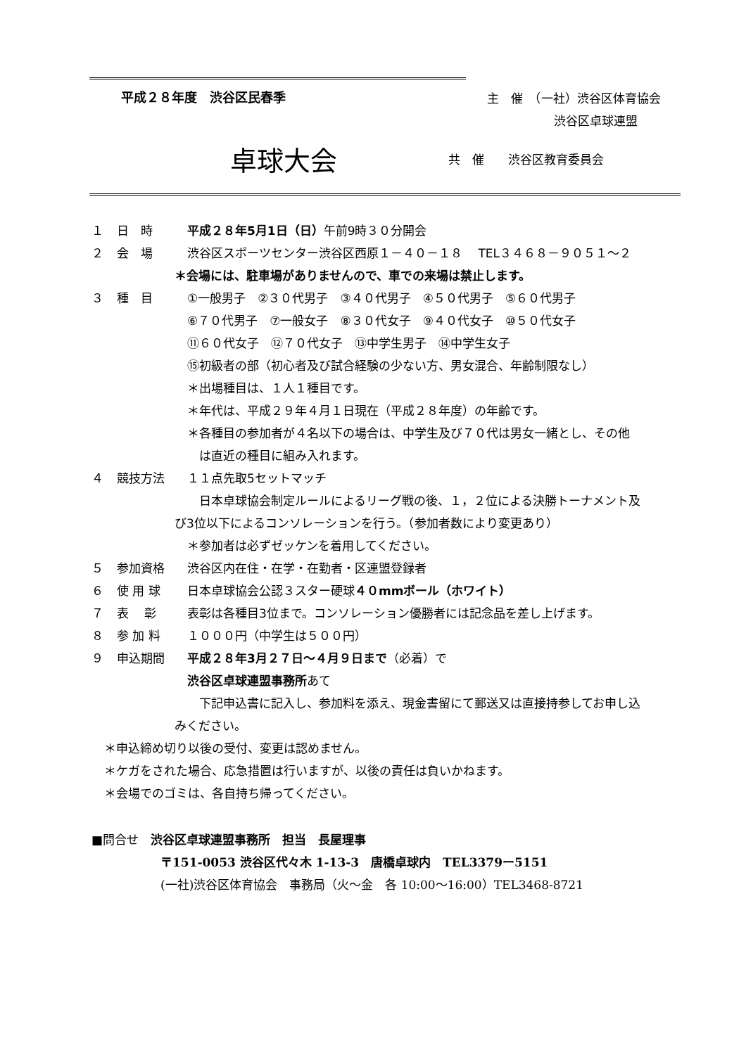平成２８年度　渋谷区民春季
主　催　（一社）渋谷区体育協会
渋谷区卓球連盟
卓球大会
共　催　　渋谷区教育委員会
１ 日　時 平成２８年5月1日（日）午前9時３０分開会
２ 会　場 渋谷区スポーツセンター渋谷区西原１－４０－１８　 TEL３４６８－９０５１～２
＊会場には、駐車場がありませんので、車での来場は禁止します。
３ 種　目 ①一般男子　②３０代男子　③４０代男子　④５０代男子　⑤６０代男子
⑥７０代男子　⑦一般女子　⑧３０代女子　⑨４０代女子　⑩５０代女子
⑪６０代女子　⑫７０代女子　⑬中学生男子　⑭中学生女子
⑮初級者の部（初心者及び試合経験の少ない方、男女混合、年齢制限なし）
＊出場種目は、１人１種目です。
＊年代は、平成２９年４月１日現在（平成２８年度）の年齢です。
＊各種目の参加者が４名以下の場合は、中学生及び７０代は男女一緒とし、その他
　は直近の種目に組み入れます。
４ 競技方法 １１点先取5セットマッチ
　日本卓球協会制定ルールによるリーグ戦の後、１，２位による決勝トーナメント及
び3位以下によるコンソレーションを行う。（参加者数により変更あり）
＊参加者は必ずゼッケンを着用してください。
５ 参加資格 渋谷区内在住・在学・在勤者・区連盟登録者
６ 使 用 球 日本卓球協会公認３スター硬球４０mmボール（ホワイト）
７ 表　 彰 表彰は各種目3位まで。コンソレーション優勝者には記念品を差し上げます。
８ 参 加 料 １０００円（中学生は５００円）
９ 申込期間 平成２８年3月２７日～４月９日まで（必着）で
渋谷区卓球連盟事務所あて
　下記申込書に記入し、参加料を添え、現金書留にて郵送又は直接持参してお申し込
みください。
＊申込締め切り以後の受付、変更は認めません。
＊ケガをされた場合、応急措置は行いますが、以後の責任は負いかねます。
＊会場でのゴミは、各自持ち帰ってください。
■問合せ　渋谷区卓球連盟事務所　担当　長屋理事
〒151-0053 渋谷区代々木 1-13-3　唐橋卓球内　TEL3379ー5151
(一社)渋谷区体育協会　事務局（火～金　各 10:00～16:00）TEL3468-8721